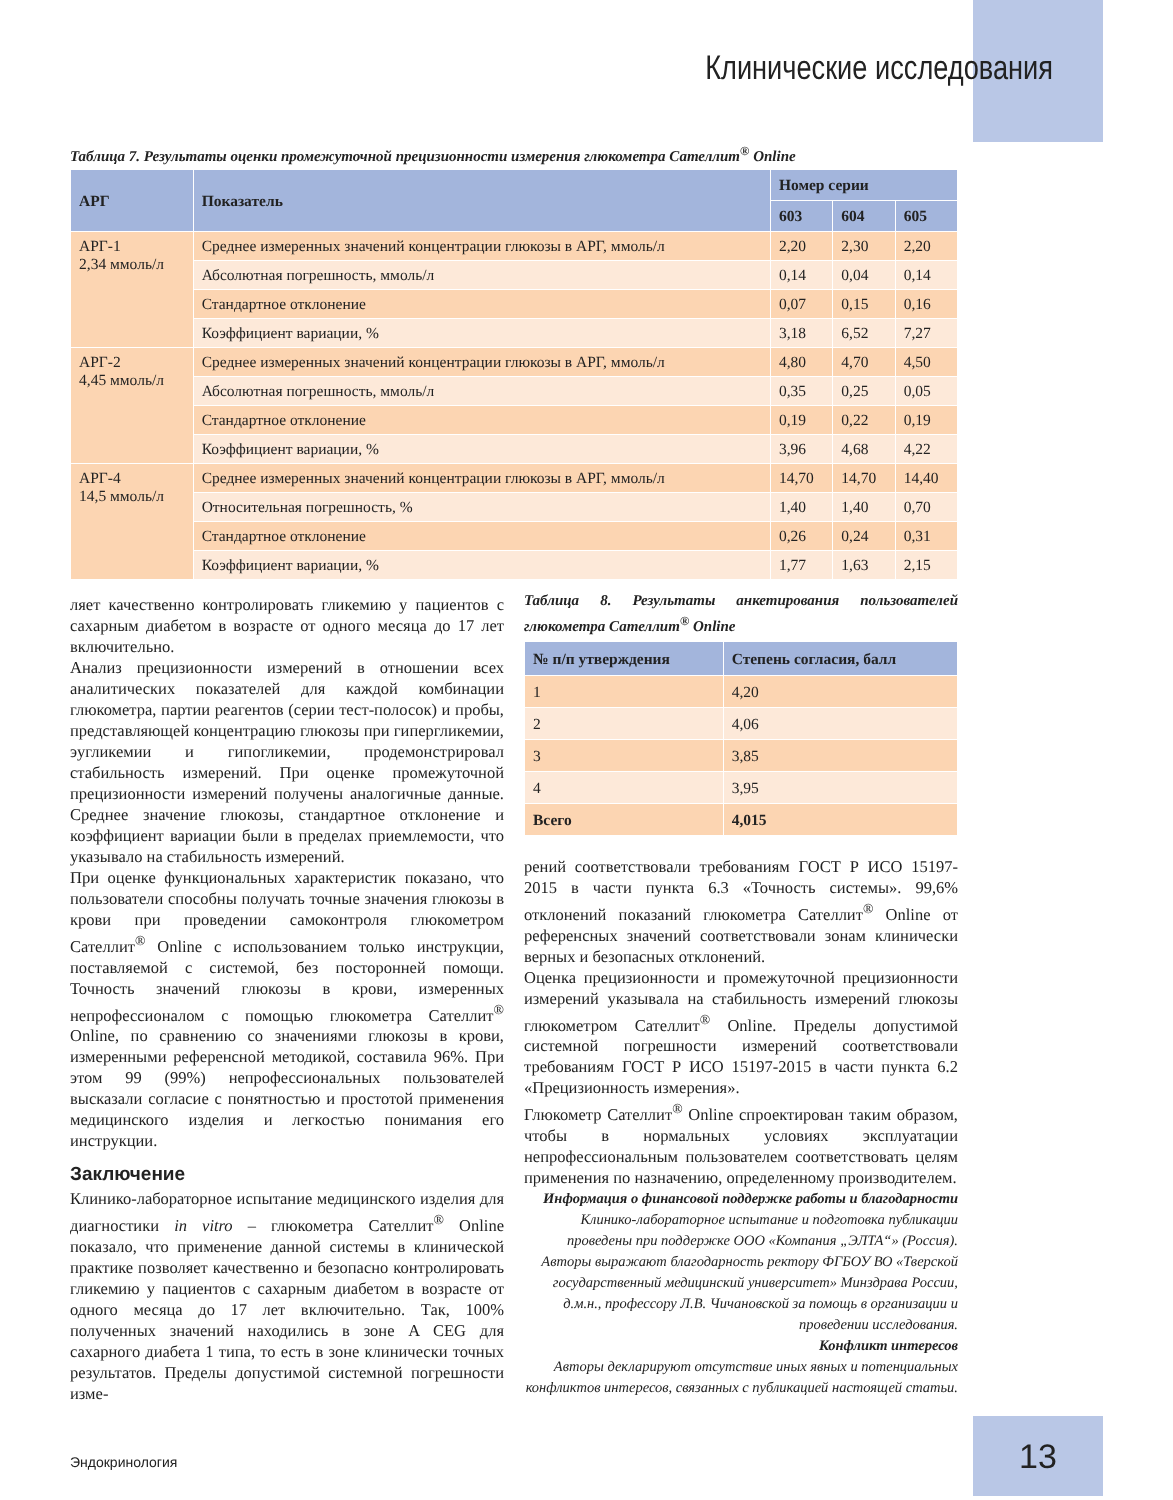Клинические исследования
Таблица 7. Результаты оценки промежуточной прецизионности измерения глюкометра Сателлит<sup>®</sup> Online
| АРГ | Показатель | Номер серии | | |
| --- | --- | --- | --- | --- |
| | | 603 | 604 | 605 |
| АРГ-1 2,34 ммоль/л | Среднее измеренных значений концентрации глюкозы в АРГ, ммоль/л | 2,20 | 2,30 | 2,20 |
| | Абсолютная погрешность, ммоль/л | 0,14 | 0,04 | 0,14 |
| | Стандартное отклонение | 0,07 | 0,15 | 0,16 |
| | Коэффициент вариации, % | 3,18 | 6,52 | 7,27 |
| АРГ-2 4,45 ммоль/л | Среднее измеренных значений концентрации глюкозы в АРГ, ммоль/л | 4,80 | 4,70 | 4,50 |
| | Абсолютная погрешность, ммоль/л | 0,35 | 0,25 | 0,05 |
| | Стандартное отклонение | 0,19 | 0,22 | 0,19 |
| | Коэффициент вариации, % | 3,96 | 4,68 | 4,22 |
| АРГ-4 14,5 ммоль/л | Среднее измеренных значений концентрации глюкозы в АРГ, ммоль/л | 14,70 | 14,70 | 14,40 |
| | Относительная погрешность, % | 1,40 | 1,40 | 0,70 |
| | Стандартное отклонение | 0,26 | 0,24 | 0,31 |
| | Коэффициент вариации, % | 1,77 | 1,63 | 2,15 |
ляет качественно контролировать гликемию у пациентов с сахарным диабетом в возрасте от одного месяца до 17 лет включительно.
Анализ прецизионности измерений в отношении всех аналитических показателей для каждой комбинации глюкометра, партии реагентов (серии тест-полосок) и пробы, представляющей концентрацию глюкозы при гипергликемии, эугликемии и гипогликемии, продемонстрировал стабильность измерений. При оценке промежуточной прецизионности измерений получены аналогичные данные. Среднее значение глюкозы, стандартное отклонение и коэффициент вариации были в пределах приемлемости, что указывало на стабильность измерений.
При оценке функциональных характеристик показано, что пользователи способны получать точные значения глюкозы в крови при проведении самоконтроля глюкометром Сателлит<sup>®</sup> Online с использованием только инструкции, поставляемой с системой, без посторонней помощи. Точность значений глюкозы в крови, измеренных непрофессионалом с помощью глюкометра Сателлит<sup>®</sup> Online, по сравнению со значениями глюкозы в крови, измеренными референсной методикой, составила 96%. При этом 99 (99%) непрофессиональных пользователей высказали согласие с понятностью и простотой применения медицинского изделия и легкостью понимания его инструкции.
Заключение
Клинико-лабораторное испытание медицинского изделия для диагностики in vitro – глюкометра Сателлит<sup>®</sup> Online показало, что применение данной системы в клинической практике позволяет качественно и безопасно контролировать гликемию у пациентов с сахарным диабетом в возрасте от одного месяца до 17 лет включительно. Так, 100% полученных значений находились в зоне A CEG для сахарного диабета 1 типа, то есть в зоне клинически точных результатов. Пределы допустимой системной погрешности изме-
Таблица 8. Результаты анкетирования пользователей глюкометра Сателлит<sup>®</sup> Online
| № п/п утверждения | Степень согласия, балл |
| --- | --- |
| 1 | 4,20 |
| 2 | 4,06 |
| 3 | 3,85 |
| 4 | 3,95 |
| Всего | 4,015 |
рений соответствовали требованиям ГОСТ Р ИСО 15197-2015 в части пункта 6.3 «Точность системы». 99,6% отклонений показаний глюкометра Сателлит<sup>®</sup> Online от референсных значений соответствовали зонам клинически верных и безопасных отклонений.
Оценка прецизионности и промежуточной прецизионности измерений указывала на стабильность измерений глюкозы глюкометром Сателлит<sup>®</sup> Online. Пределы допустимой системной погрешности измерений соответствовали требованиям ГОСТ Р ИСО 15197-2015 в части пункта 6.2 «Прецизионность измерения».
Глюкометр Сателлит<sup>®</sup> Online спроектирован таким образом, чтобы в нормальных условиях эксплуатации непрофессиональным пользователем соответствовать целям применения по назначению, определенному производителем.
Информация о финансовой поддержке работы и благодарности
Клинико-лабораторное испытание и подготовка публикации проведены при поддержке ООО «Компания „ЭЛТА“» (Россия). Авторы выражают благодарность ректору ФГБОУ ВО «Тверской государственный медицинский университет» Минздрава России, д.м.н., профессору Л.В. Чичановской за помощь в организации и проведении исследования.
Конфликт интересов
Авторы декларируют отсутствие иных явных и потенциальных конфликтов интересов, связанных с публикацией настоящей статьи.
Эндокринология 13